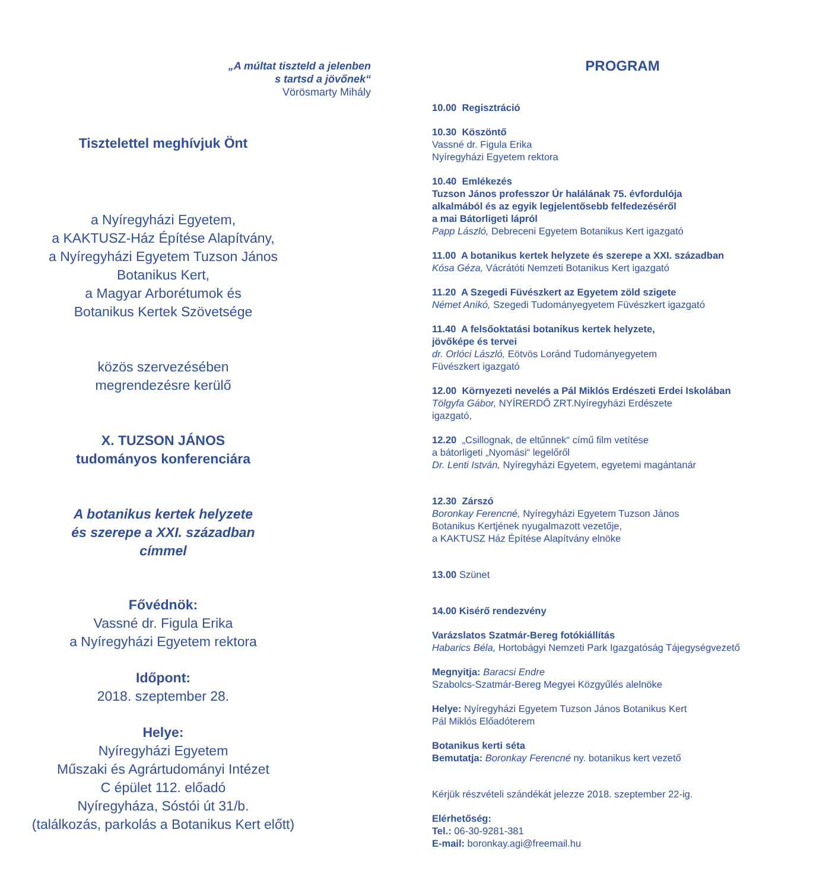„A múltat tiszteld a jelenben
s tartsd a jövőnek“
Vörösmarty Mihály
Tisztelettel meghívjuk Önt
a Nyíregyházi Egyetem,
a KAKTUSZ-Ház Építése Alapítvány,
a Nyíregyházi Egyetem Tuzson János
Botanikus Kert,
a Magyar Arborétumok és
Botanikus Kertek Szövetsége
közös szervezésében
megrendezésre kerülő
X. TUZSON JÁNOS
tudományos konferenciára
A botanikus kertek helyzete
és szerepe a XXI. században
címmel
Fővédnök:
Vassné dr. Figula Erika
a Nyíregyházi Egyetem rektora
Időpont:
2018. szeptember 28.
Helye:
Nyíregyházi Egyetem
Műszaki és Agrártudományi Intézet
C épület 112. előadó
Nyíregyháza, Sóstói út 31/b.
(találkozás, parkolás a Botanikus Kert előtt)
PROGRAM
10.00 Regisztráció
10.30 Köszöntő
Vassné dr. Figula Erika
Nyíregyházi Egyetem rektora
10.40 Emlékezés
Tuzson János professzor Úr halálának 75. évfordulója
alkalmából és az egyik legjelentősebb felfedezéséről
a mai Bátorligeti lápról
Papp László, Debreceni Egyetem Botanikus Kert igazgató
11.00 A botanikus kertek helyzete és szerepe a XXI. században
Kósa Géza, Vácrátóti Nemzeti Botanikus Kert igazgató
11.20 A Szegedi Füvészkert az Egyetem zöld szigete
Német Anikó, Szegedi Tudományegyetem Füvészkert igazgató
11.40 A felsőoktatási botanikus kertek helyzete,
jövőképe és tervei
dr. Orlóci László, Eötvös Loránd Tudományegyetem
Füvészkert igazgató
12.00 Környezeti nevelés a Pál Miklós Erdészeti Erdei Iskolában
Tölgyfa Gábor, NYÍRERDŐ ZRT.Nyíregyházi Erdészete
igazgató,
12.20 „Csillognak, de eltűnnek“ című film vetítése
a bátorligeti „Nyomási“ legelőről
Dr. Lenti István, Nyíregyházi Egyetem, egyetemi magántanár
12.30 Zárszó
Boronkay Ferencné, Nyíregyházi Egyetem Tuzson János
Botanikus Kertjének nyugalmazott vezetője,
a KAKTUSZ Ház Építése Alapítvány elnöke
13.00 Szünet
14.00 Kisérő rendezvény
Varázslatos Szatmár-Bereg fotókiállítás
Habarics Béla, Hortobágyi Nemzeti Park Igazgatóság Tájegységvezető
Megnyitja: Baracsi Endre
Szabolcs-Szatmár-Bereg Megyei Közgyűlés alelnöke
Helye: Nyíregyházi Egyetem Tuzson János Botanikus Kert
Pál Miklós Előadóterem
Botanikus kerti séta
Bemutatja: Boronkay Ferencné ny. botanikus kert vezető
Kérjük részvételi szándékát jelezze 2018. szeptember 22-ig.
Elérhetőség:
Tel.: 06-30-9281-381
E-mail: boronkay.agi@freemail.hu